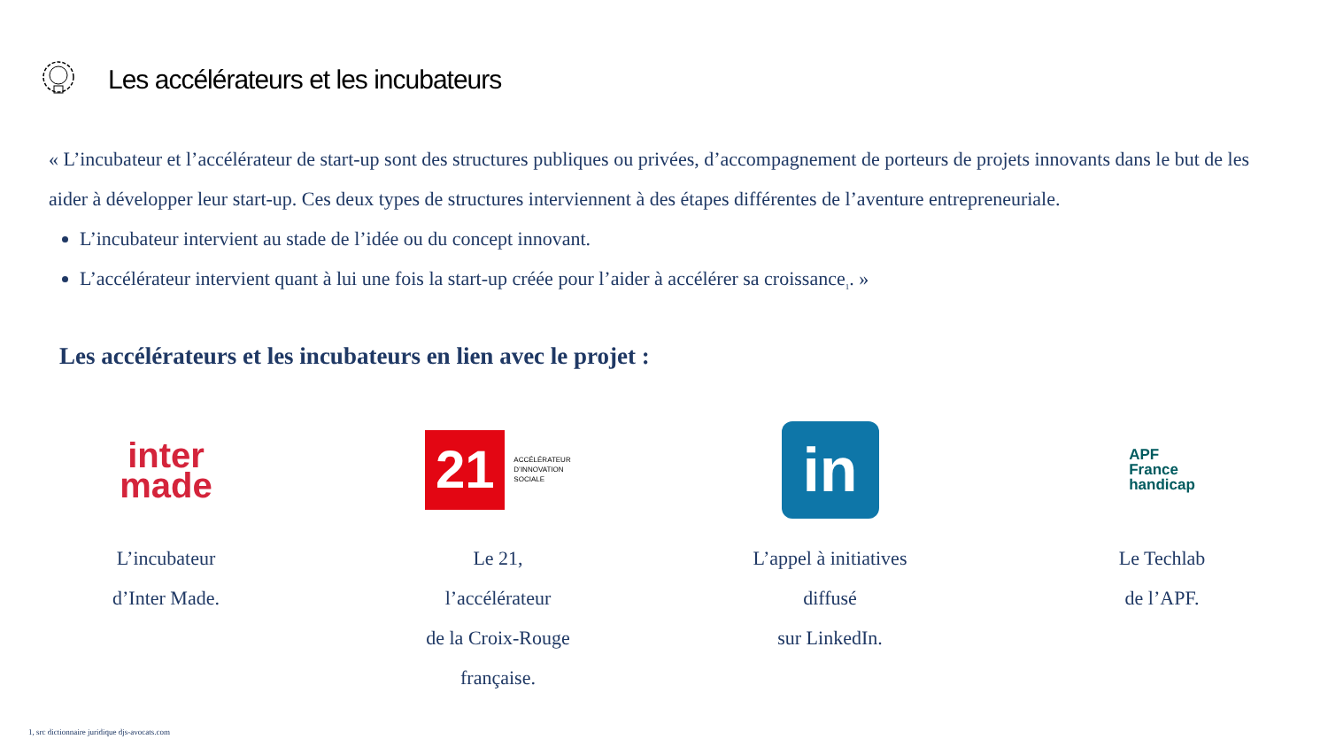Les accélérateurs et les incubateurs
« L’incubateur et l’accélérateur de start-up sont des structures publiques ou privées, d’accompagnement de porteurs de projets innovants dans le but de les aider à développer leur start-up. Ces deux types de structures interviennent à des étapes différentes de l’aventure entrepreneuriale.
L’incubateur intervient au stade de l’idée ou du concept innovant.
L’accélérateur intervient quant à lui une fois la start-up créée pour l’aider à accélérer sa croissance<sub>1</sub>. »
Les accélérateurs et les incubateurs en lien avec le projet :
inter
made
L’incubateur
d’Inter Made.
21
ACCÉLÉRATEUR
D’INNOVATION
SOCIALE
Le 21,
l’accélérateur
de la Croix-Rouge
française.
in
L’appel à initiatives
diffusé
sur LinkedIn.
APF
France
handicap
Le Techlab
de l’APF.
1, src dictionnaire juridique djs-avocats.com